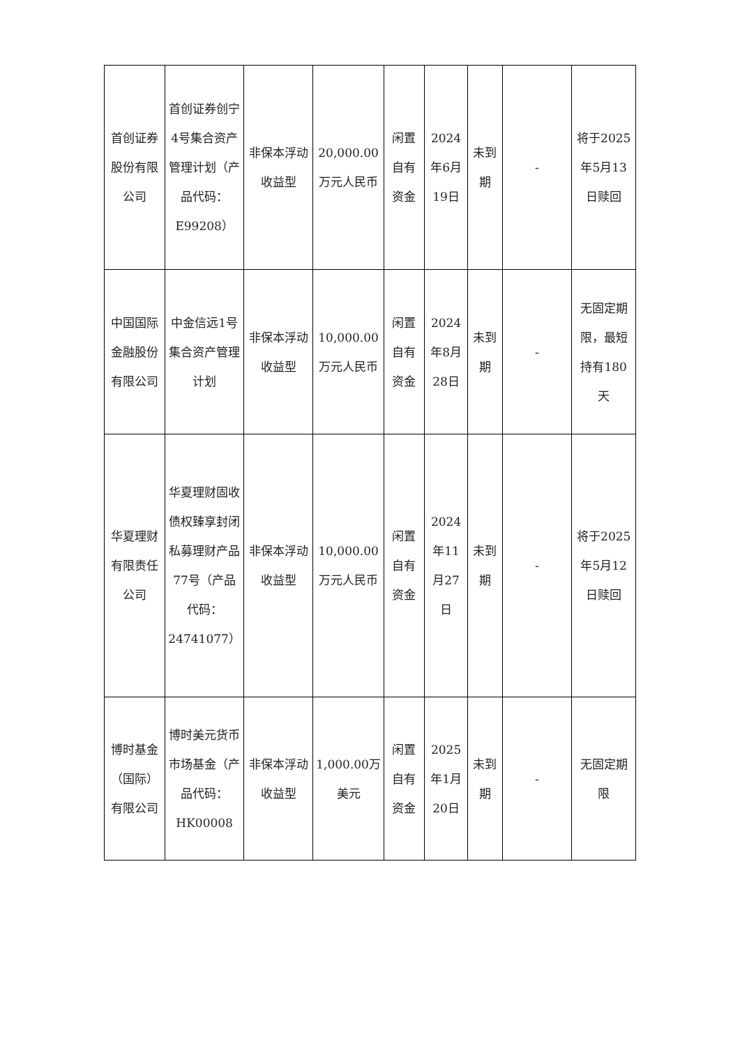| 首创证券股份有限公司 | 首创证券创宁4号集合资产管理计划（产品代码：E99208） | 非保本浮动收益型 | 20,000.00万元人民币 | 闲置自有资金 | 2024年6月19日 | 未到期 | - | 将于2025年5月13日赎回 |
| 中国国际金融股份有限公司 | 中金信远1号集合资产管理计划 | 非保本浮动收益型 | 10,000.00万元人民币 | 闲置自有资金 | 2024年8月28日 | 未到期 | - | 无固定期限，最短持有180天 |
| 华夏理财有限责任公司 | 华夏理财固收债权臻享封闭私募理财产品77号（产品代码：24741077） | 非保本浮动收益型 | 10,000.00万元人民币 | 闲置自有资金 | 2024年11月27日 | 未到期 | - | 将于2025年5月12日赎回 |
| 博时基金（国际）有限公司 | 博时美元货币市场基金（产品代码：HK00008 | 非保本浮动收益型 | 1,000.00万美元 | 闲置自有资金 | 2025年1月20日 | 未到期 | - | 无固定期限 |